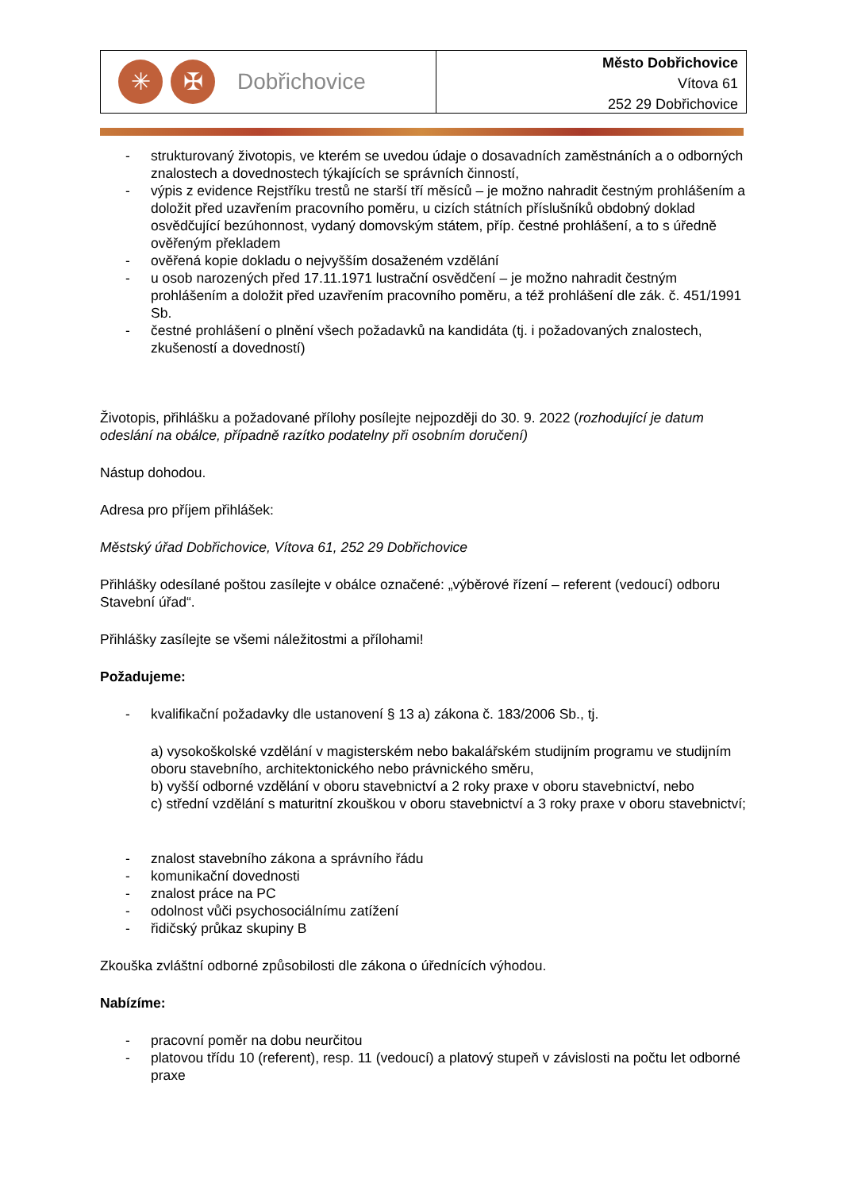✳ ✠
Dobřichovice
Město Dobřichovice
Vítova 61
252 29 Dobřichovice
- strukturovaný životopis, ve kterém se uvedou údaje o dosavadních zaměstnáních a o odborných znalostech a dovednostech týkajících se správních činností,
- výpis z evidence Rejstříku trestů ne starší tří měsíců – je možno nahradit čestným prohlášením a doložit před uzavřením pracovního poměru, u cizích státních příslušníků obdobný doklad osvědčující bezúhonnost, vydaný domovským státem, příp. čestné prohlášení, a to s úředně ověřeným překladem
- ověřená kopie dokladu o nejvyšším dosaženém vzdělání
- u osob narozených před 17.11.1971 lustrační osvědčení – je možno nahradit čestným prohlášením a doložit před uzavřením pracovního poměru, a též prohlášení dle zák. č. 451/1991 Sb.
- čestné prohlášení o plnění všech požadavků na kandidáta (tj. i požadovaných znalostech, zkušeností a dovedností)
Životopis, přihlášku a požadované přílohy posílejte nejpozději do 30. 9. 2022 (rozhodující je datum odeslání na obálce, případně razítko podatelny při osobním doručení)
Nástup dohodou.
Adresa pro příjem přihlášek:
Městský úřad Dobřichovice, Vítova 61, 252 29 Dobřichovice
Přihlášky odesílané poštou zasílejte v obálce označené: „výběrové řízení – referent (vedoucí) odboru Stavební úřad“.
Přihlášky zasílejte se všemi náležitostmi a přílohami!
Požadujeme:
- kvalifikační požadavky dle ustanovení § 13 a) zákona č. 183/2006 Sb., tj.
a) vysokoškolské vzdělání v magisterském nebo bakalářském studijním programu ve studijním oboru stavebního, architektonického nebo právnického směru,
b) vyšší odborné vzdělání v oboru stavebnictví a 2 roky praxe v oboru stavebnictví, nebo
c) střední vzdělání s maturitní zkouškou v oboru stavebnictví a 3 roky praxe v oboru stavebnictví;
- znalost stavebního zákona a správního řádu
- komunikační dovednosti
- znalost práce na PC
- odolnost vůči psychosociálnímu zatížení
- řidičský průkaz skupiny B
Zkouška zvláštní odborné způsobilosti dle zákona o úřednících výhodou.
Nabízíme:
- pracovní poměr na dobu neurčitou
- platovou třídu 10 (referent), resp. 11 (vedoucí) a platový stupeň v závislosti na počtu let odborné praxe